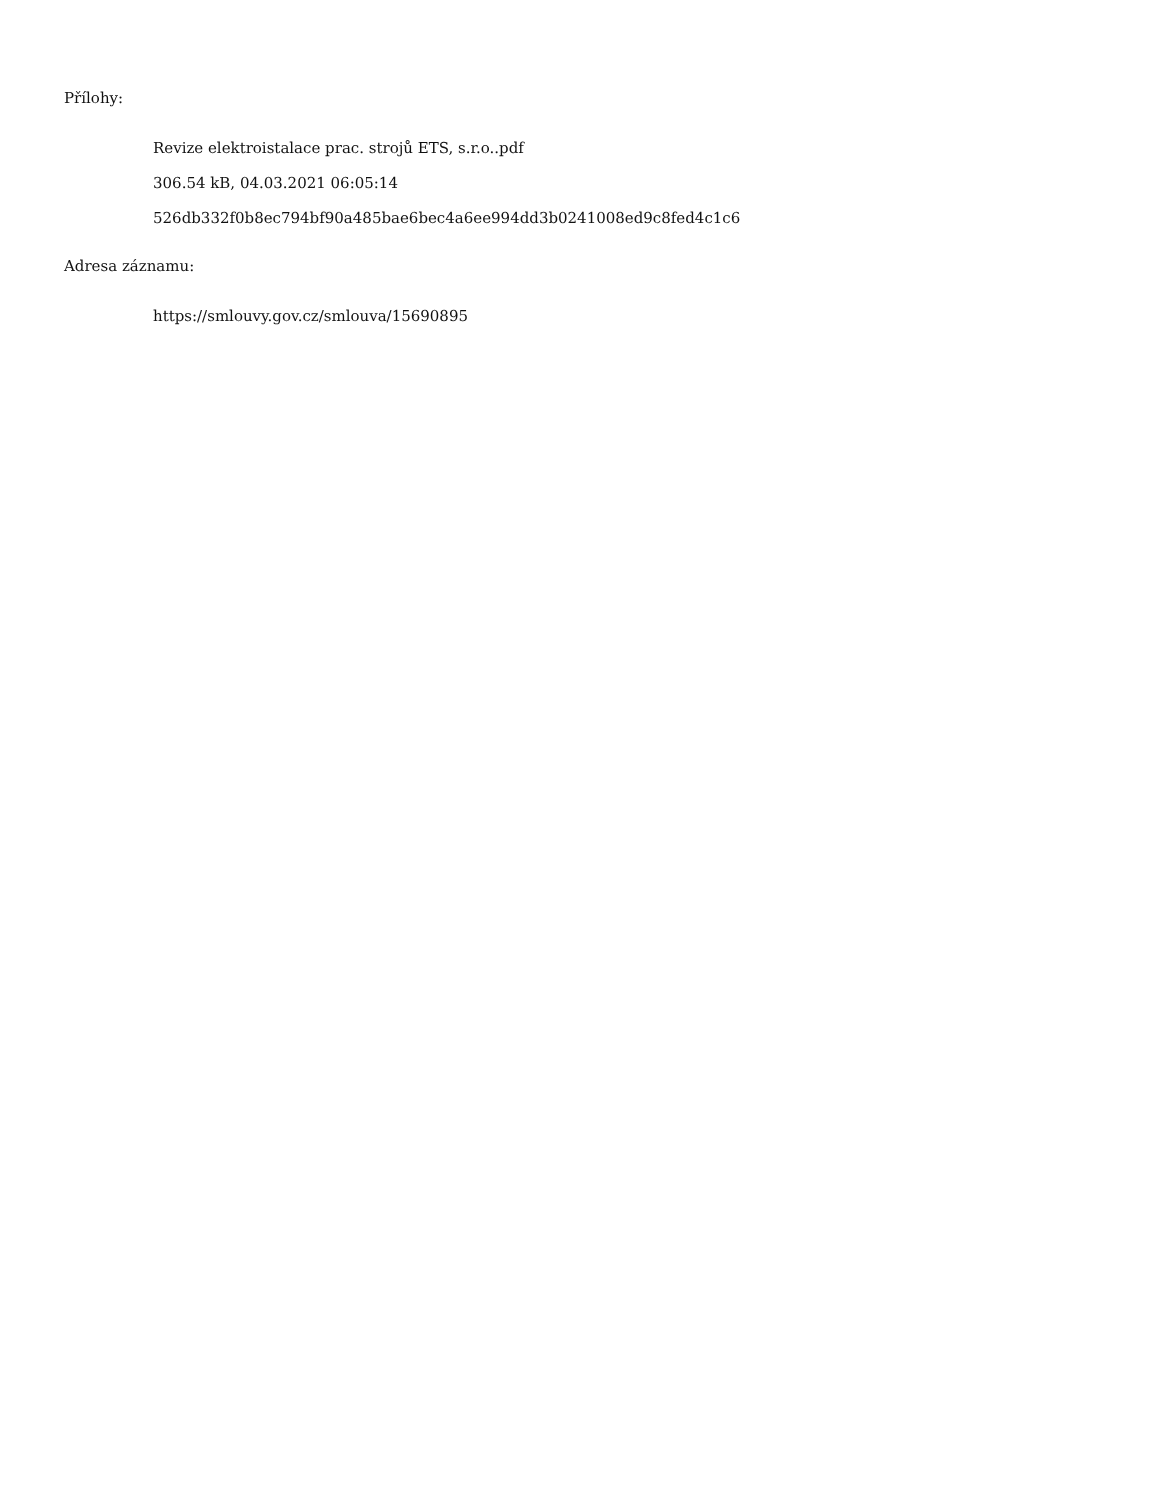Přílohy:
Revize elektroistalace prac. strojů ETS, s.r.o..pdf
306.54 kB, 04.03.2021 06:05:14
526db332f0b8ec794bf90a485bae6bec4a6ee994dd3b0241008ed9c8fed4c1c6
Adresa záznamu:
https://smlouvy.gov.cz/smlouva/15690895